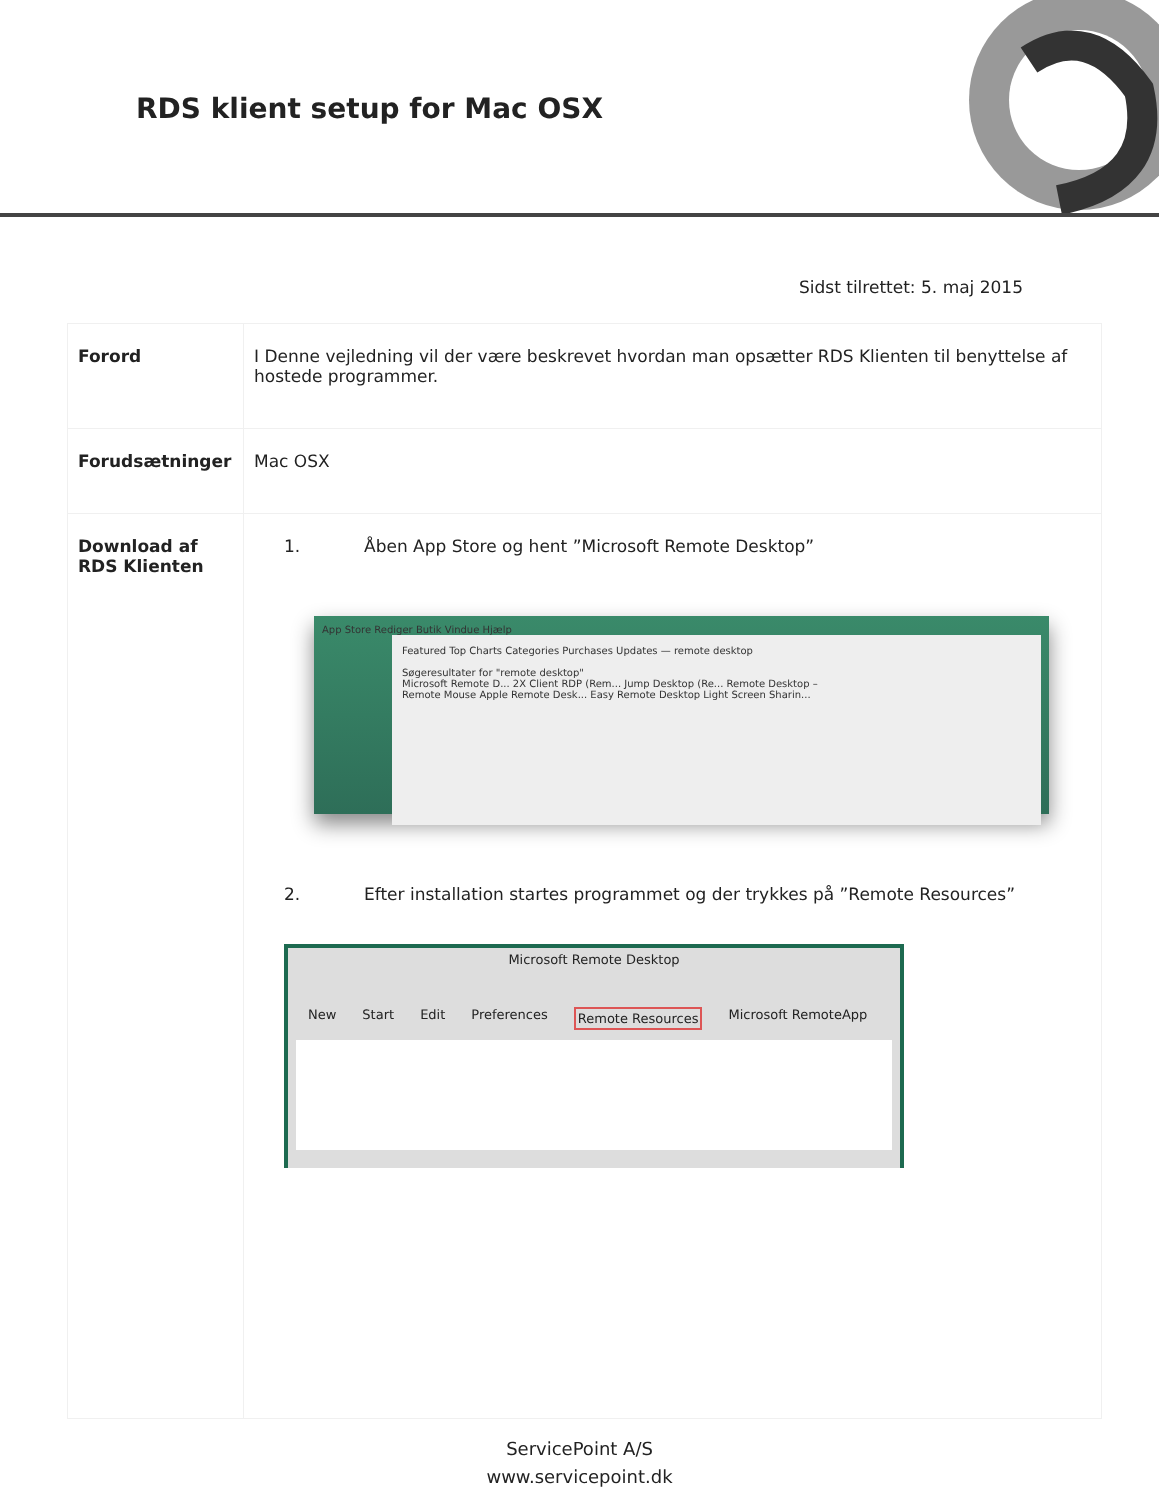RDS klient setup for Mac OSX
Sidst tilrettet: 5. maj 2015
| Forord | I Denne vejledning vil der være beskrevet hvordan man opsætter RDS Klienten til benyttelse af hostede programmer. |
| Forudsætninger | Mac OSX |
| Download af RDS Klienten | 1. Åben App Store og hent ”Microsoft Remote Desktop” App Store Rediger Butik Vindue Hjælp Featured Top Charts Categories Purchases Updates — remote desktop Søgeresultater for "remote desktop" Microsoft Remote D... 2X Client RDP (Rem... Jump Desktop (Re... Remote Desktop – Remote Mouse Apple Remote Desk... Easy Remote Desktop Light Screen Sharin... 2. Efter installation startes programmet og der trykkes på ”Remote Resources” Microsoft Remote Desktop New Start Edit Preferences Remote Resources Microsoft RemoteApp |
ServicePoint A/S
www.servicepoint.dk